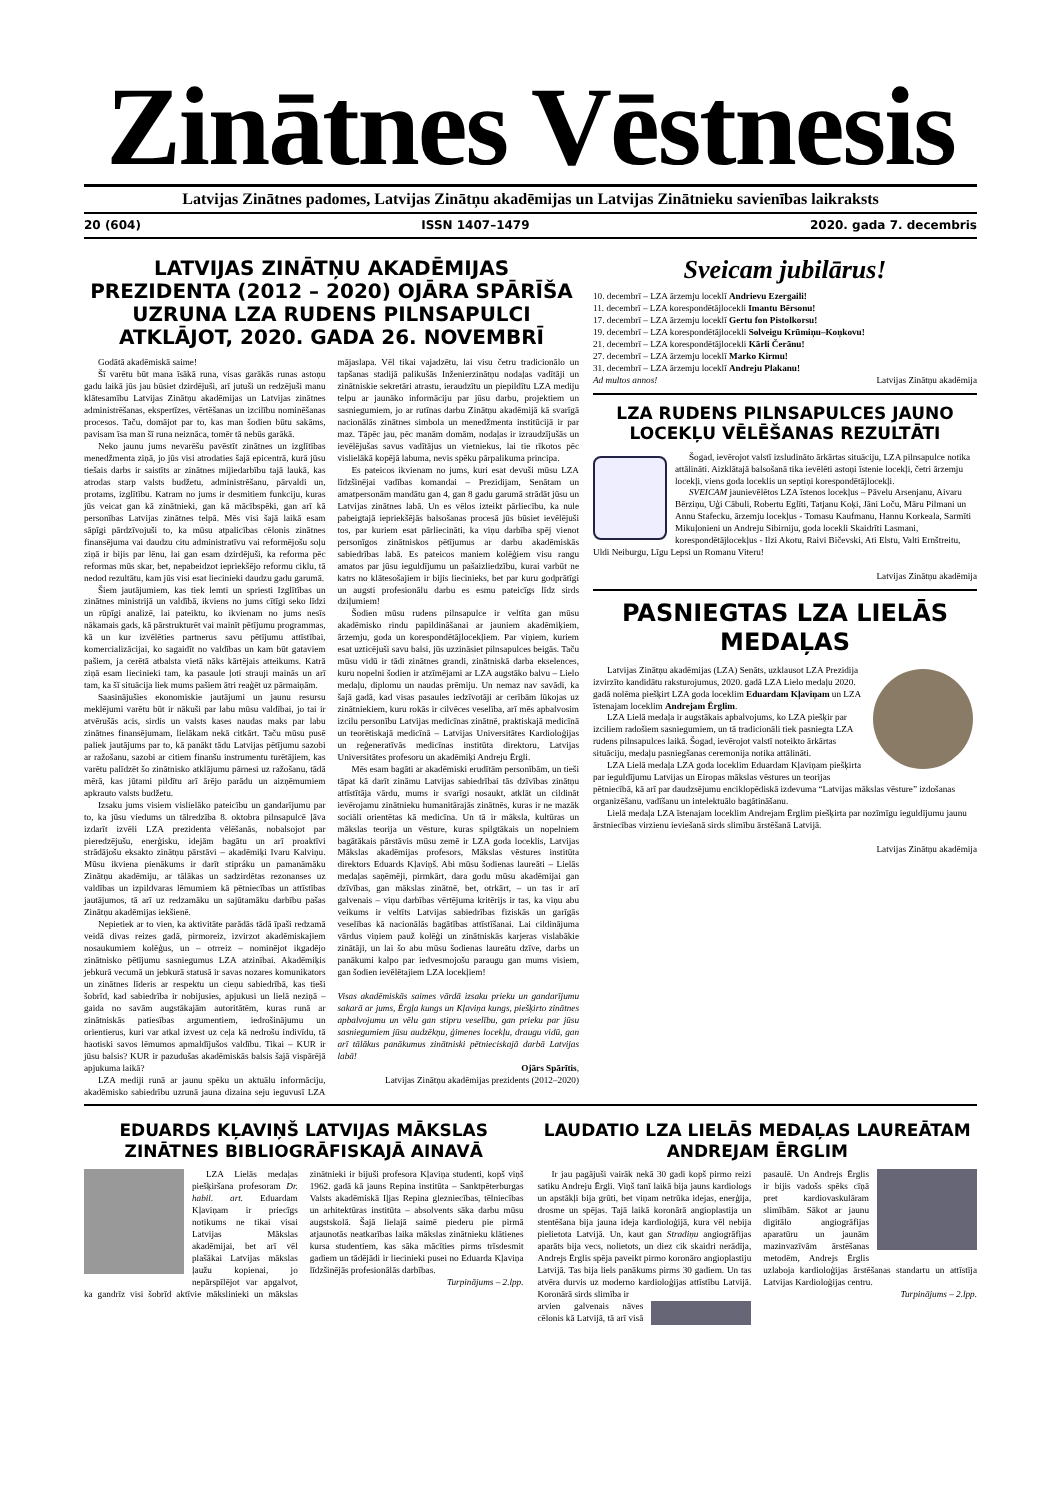Zinātnes Vēstnesis
Latvijas Zinātnes padomes, Latvijas Zinātņu akadēmijas un Latvijas Zinātnieku savienības laikraksts
20 (604) ISSN 1407–1479 2020. gada 7. decembris
LATVIJAS ZINĀTŅU AKADĒMIJAS PREZIDENTA (2012 – 2020) OJĀRA SPĀRĪŠA UZRUNA LZA RUDENS PILNSAPULCI ATKLĀJOT, 2020. GADA 26. NOVEMBRĪ
Godātā akadēmiskā saime!
Šī varētu būt mana īsākā runa, visas garākās runas astoņu gadu laikā jūs jau būsiet dzirdējuši, arī jutuši un redzējuši manu klātesamību Latvijas Zinātņu akadēmijas un Latvijas zinātnes administrēšanas, ekspertīzes, vērtēšanas un izcilību nominēšanas procesos. Taču, domājot par to, kas man šodien būtu sakāms, pavisam īsa man šī runa neiznāca, tomēr tā nebūs garākā.
Neko jaunu jums nevarēšu pavēstīt zinātnes un izglītības menedžmenta ziņā, jo jūs visi atrodaties šajā epicentrā, kurā jūsu tiešais darbs ir saistīts ar zinātnes mijiedarbību tajā laukā, kas atrodas starp valsts budžetu, administrēšanu, pārvaldi un, protams, izglītību. Katram no jums ir desmitiem funkciju, kuras jūs veicat gan kā zinātnieki, gan kā mācībspēki, gan arī kā personības Latvijas zinātnes telpā. Mēs visi šajā laikā esam sāpīgi pārdzīvojuši to, ka mūsu atpalicības cēlonis zinātnes finansējuma vai daudzu citu administratīvu vai reformējošu soļu ziņā ir bijis par lēnu, lai gan esam dzirdējuši, ka reforma pēc reformas mūs skar, bet, nepabeidzot iepriekšējo reformu ciklu, tā nedod rezultātu, kam jūs visi esat liecinieki daudzu gadu garumā.
Šiem jautājumiem, kas tiek lemti un spriesti Izglītības un zinātnes ministrijā un valdībā, ikviens no jums cītīgi seko līdzi un rūpīgi analizē, lai pateiktu, ko ikvienam no jums nesīs nākamais gads, kā pārstrukturēt vai mainīt pētījumu programmas, kā un kur izvēlēties partnerus savu pētījumu attīstībai, komercializācijai, ko sagaidīt no valdības un kam būt gataviem pašiem, ja cerētā atbalsta vietā nāks kārtējais atteikums. Katrā ziņā esam liecinieki tam, ka pasaule ļoti strauji mainās un arī tam, ka šī situācija liek mums pašiem ātri reaģēt uz pārmaiņām.
Saasinājušies ekonomiskie jautājumi un jaunu resursu meklējumi varētu būt ir nākuši par labu mūsu valdībai, jo tai ir atvērušās acis, sirdis un valsts kases naudas maks par labu zinātnes finansējumam, lielākam nekā citkārt. Taču mūsu pusē paliek jautājums par to, kā panākt tādu Latvijas pētījumu sazobi ar ražošanu, sazobi ar citiem finanšu instrumentu turētājiem, kas varētu palīdzēt šo zinātnisko atklājumu pārnesi uz ražošanu, tādā mērā, kas jūtami pildītu arī ārējo parādu un aizņēmumiem apkrauto valsts budžetu.
Izsaku jums visiem vislielāko pateicību un gandarījumu par to, ka jūsu viedums un tālredzība 8. oktobra pilnsapulcē ļāva izdarīt izvēli LZA prezidenta vēlēšanās, nobalsojot par pieredzējušu, enerģisku, idejām bagātu un arī proaktīvi strādājošu eksakto zinātņu pārstāvi – akadēmiķi Ivaru Kalviņu. Mūsu ikviena pienākums ir darīt stipráku un pamanāmāku Zinātņu akadēmiju, ar tālākas un sadzirdētas rezonanses uz valdības un izpildvaras lēmumiem kā pētniecības un attīstības jautājumos, tā arī uz redzamāku un sajūtamāku darbību pašas Zinātņu akadēmijas iekšienē.
Nepietiek ar to vien, ka aktivitāte parādās tādā īpaši redzamā veidā divas reizes gadā, pirmoreiz, izvirzot akadēmiskajiem nosaukumiem kolēģus, un – otrreiz – nominējot ikgadējo zinātnisko pētījumu sasniegumus LZA atzinībai. Akadēmiķis jebkurā vecumā un jebkurā statusā ir savas nozares komunikators un zinātnes līderis ar respektu un cieņu sabiedrībā, kas tieši šobrīd, kad sabiedrība ir nobijusies, apjukusi un lielā neziņā – gaida no savām augstākajām autoritātēm, kuras runā ar zinātniskās patiesības argumentiem, iedrošinājumu un orientierus, kuri var atkal izvest uz ceļa kā nedrošu indivīdu, tā haotiski savos lēmumos apmaldījušos valdību. Tikai – KUR ir jūsu balsis? KUR ir pazudušas akadēmiskās balsis šajā vispārējā apjukuma laikā?
LZA mediji runā ar jaunu spēku un aktuālu informāciju, akadēmisko sabiedrību uzrunā jauna dizaina seju ieguvusī LZA mājaslapa. Vēl tikai vajadzētu, lai visu četru tradicionālo un tapšanas stadijā palikušās Inženierzinātņu nodaļas vadītāji un zinātniskie sekretāri atrastu, ieraudzītu un piepildītu LZA mediju telpu ar jaunāko informāciju par jūsu darbu, projektiem un sasniegumiem, jo ar rutīnas darbu Zinātņu akadēmijā kā svarīgā nacionālās zinātnes simbola un menedžmenta institūcijā ir par maz. Tāpēc jau, pēc manām domām, nodaļas ir izraudzījušās un ievēlējušas savus vadītājus un vietniekus, lai tie rīkotos pēc vislielākā kopējā labuma, nevis spēku pārpalikuma principa.
Es pateicos ikvienam no jums, kuri esat devuši mūsu LZA līdzšinējai vadības komandai – Prezidijam, Senātam un amatpersonām mandātu gan 4, gan 8 gadu garumā strādāt jūsu un Latvijas zinātnes labā. Un es vēlos izteikt pārliecību, ka nule pabeigtajā iepriekšējās balsošanas procesā jūs būsiet ievēlējuši tos, par kuriem esat pārliecināti, ka viņu darbība spēj vienot personīgos zinātniskos pētījumus ar darbu akadēmiskās sabiedrības labā. Es pateicos maniem kolēģiem visu rangu amatos par jūsu ieguldījumu un pašaizliedzību, kurai varbūt ne katrs no klātesošajiem ir bijis liecinieks, bet par kuru godprātīgi un augsti profesionālu darbu es esmu pateicīgs līdz sirds dziļumiem!
Šodien mūsu rudens pilnsapulce ir veltīta gan mūsu akadēmisko rindu papildināšanai ar jauniem akadēmiķiem, ārzemju, goda un korespondētājlocekļiem. Par viņiem, kuriem esat uzticējuši savu balsi, jūs uzzināsiet pilnsapulces beigās. Taču mūsu vidū ir tādi zinātnes grandi, zinātniskā darba ekselences, kuru nopelni šodien ir atzīmējami ar LZA augstāko balvu – Lielo medaļu, diplomu un naudas prēmiju. Un nemaz nav savādi, ka šajā gadā, kad visas pasaules iedzīvotāji ar cerībām lūkojas uz zinātniekiem, kuru rokās ir cilvēces veselība, arī mēs apbalvosim izcilu personību Latvijas medicīnas zinātnē, praktiskajā medicīnā un teorētiskajā medicīnā – Latvijas Universitātes Kardioloģijas un reģeneratīvās medicīnas institūta direktoru, Latvijas Universitātes profesoru un akadēmiķi Andreju Ērgli.
Mēs esam bagāti ar akadēmiski erudītām personībām, un tieši tāpat kā darīt zināmu Latvijas sabiedrībai tās dzīvības zinātņu attīstītāja vārdu, mums ir svarīgi nosaukt, atklāt un cildināt ievērojamu zinātnieku humanitārajās zinātnēs, kuras ir ne mazāk sociāli orientētas kā medicīna. Un tā ir māksla, kultūras un mākslas teorija un vēsture, kuras spilgtākais un nopelniem bagātākais pārstāvis mūsu zemē ir LZA goda loceklis, Latvijas Mākslas akadēmijas profesors, Mākslas vēstures institūta direktors Eduards Kļaviņš. Abi mūsu šodienas laureāti – Lielās medaļas saņēmēji, pirmkārt, dara godu mūsu akadēmijai gan dzīvības, gan mākslas zinātnē, bet, otrkārt, – un tas ir arī galvenais – viņu darbības vērtējuma kritērijs ir tas, ka viņu abu veikums ir veltīts Latvijas sabiedrības fiziskās un garīgās veselības kā nacionālās bagātības attīstīšanai. Lai cildinājuma vārdus viņiem pauž kolēģi un zinātniskās karjeras vislabākie zinātāji, un lai šo abu mūsu šodienas laureātu dzīve, darbs un panākumi kalpo par iedvesmojošu paraugu gan mums visiem, gan šodien ievēlētajiem LZA locekļiem!
Visas akadēmiskās saimes vārdā izsaku prieku un gandarījumu sakarā ar jums, Ērgļa kungs un Kļaviņa kungs, piešķirto zinātnes apbalvojumu un vēlu gan stipru veselību, gan prieku par jūsu sasniegumiem jūsu audzēkņu, ģimenes locekļu, draugu vidū, gan arī tālākus panākumus zinātniski pētnieciskajā darbā Latvijas labā!
Ojārs Spārītis,
Latvijas Zinātņu akadēmijas prezidents (2012–2020)
Sveicam jubilārus!
10. decembrī – LZA ārzemju loceklī Andrievu Ezergaili!
11. decembrī – LZA korespondētājlocekli Imantu Bērsonu!
17. decembrī – LZA ārzemju loceklī Gertu fon Pistolkorsu!
19. decembrī – LZA korespondētājlocekli Solveigu Krūmiņu–Koņkovu!
21. decembrī – LZA korespondētājlocekli Kārli Čerānu!
27. decembrī – LZA ārzemju loceklī Marko Kirmu!
31. decembrī – LZA ārzemju loceklī Andreju Plakanu!
Ad multos annos! Latvijas Zinātņu akadēmija
LZA RUDENS PILNSAPULCES JAUNO LOCEKĻU VĒLĒŠANAS REZULTĀTI
Šogad, ievērojot valstī izsludināto ārkārtas situāciju, LZA pilnsapulce notika attālināti. Aizklātajā balsošanā tika ievēlēti astoņi īstenie locekļi, četri ārzemju locekļi, viens goda loceklis un septiņi korespondētājlocekļi.
SVEICAM jaunievēlētos LZA īstenos locekļus – Pāvelu Arsenjanu, Aivaru Bērziņu, Uģi Cābuli, Robertu Eglīti, Tatjanu Koķi, Jāni Loču, Māru Pilmani un Annu Stafecku, ārzemju locekļus - Tomasu Kaufmanu, Hannu Korkeala, Sarmīti Mikuļonieni un Andreju Sibirniju, goda locekli Skaidrīti Lasmani, korespondētājlocekļus - Ilzi Akotu, Raivi Bičevski, Ati Elstu, Valti Ernštreitu, Uldi Neiburgu, Līgu Lepsi un Romanu Viteru!
Latvijas Zinātņu akadēmija
PASNIEGTAS LZA LIELĀS MEDAĻAS
Latvijas Zinātņu akadēmijas (LZA) Senāts, uzklausot LZA Prezidija izvirzīto kandidātu raksturojumus, 2020. gadā LZA Lielo medaļu 2020. gadā nolēma piešķirt LZA goda loceklim Eduardam Kļaviņam un LZA īstenajam loceklim Andrejam Ērglim.
LZA Lielā medaļa ir augstākais apbalvojums, ko LZA piešķir par izciliem radošiem sasniegumiem, un tā tradicionāli tiek pasniegta LZA rudens pilnsapulces laikā. Šogad, ievērojot valstī noteikto ārkārtas situāciju, medaļu pasniegšanas ceremonija notika attālināti.
LZA Lielā medaļa LZA goda loceklim Eduardam Kļaviņam piešķirta par ieguldījumu Latvijas un Eiropas mākslas vēstures un teorijas pētniecībā, kā arī par daudzsējumu enciklopēdiskā izdevuma “Latvijas mākslas vēsture” izdošanas organizēšanu, vadīšanu un intelektuālo bagātināšanu.
Lielā medaļa LZA īstenajam loceklim Andrejam Ērglim piešķirta par nozīmīgu ieguldījumu jaunu ārstniecības virzienu ieviešanā sirds slimību ārstēšanā Latvijā.
Latvijas Zinātņu akadēmija
EDUARDS KĻAVIŅŠ LATVIJAS MĀKSLAS ZINĀTNES BIBLIOGRĀFISKAJĀ AINAVĀ
LZA Lielās medaļas piešķiršana profesoram Dr. habil. art. Eduardam Kļaviņam ir priecīgs notikums ne tikai visai Latvijas Mākslas akadēmijai, bet arī vēl plašākai Latvijas mākslas ļaužu kopienai, jo nepārspīlējot var apgalvot, ka gandrīz visi šobrīd aktīvie mākslinieki un mākslas zinātnieki ir bijuši profesora Kļaviņa studenti, kopš viņš 1962. gadā kā jauns Repina institūta – Sanktpēterburgas Valsts akadēmiskā Iļjas Repina glezniecības, tēlniecības un arhitektūras institūta – absolvents sāka darbu mūsu augstskolā. Šajā lielajā saimē piederu pie pirmā atjaunotās neatkarības laika mākslas zinātnieku klātienes kursa studentiem, kas sāka mācīties pirms trīsdesmit gadiem un tādējādi ir liecinieki pusei no Eduarda Kļaviņa līdzšinējās profesionālās darbības.
Turpinājums – 2.lpp.
LAUDATIO LZA LIELĀS MEDAĻAS LAUREĀTAM ANDREJAM ĒRGLIM
Ir jau pagājuši vairāk nekā 30 gadi kopš pirmo reizi satiku Andreju Ērgli. Viņš tanī laikā bija jauns kardiologs un apstākļi bija grūti, bet viņam netrūka idejas, enerģija, drosme un spējas. Tajā laikā koronārā angioplastija un stentēšana bija jauna ideja kardioloģijā, kura vēl nebija pielietota Latvijā. Un, kaut gan Stradiņu angiogrāfijas aparāts bija vecs, nolietots, un diez cik skaidri nerādīja, Andrejs Ērglis spēja paveikt pirmo koronāro angioplastiju Latvijā. Tas bija liels panākums pirms 30 gadiem. Un tas atvēra durvis uz moderno kardioloģijas attīstību Latvijā. Koronārā sirds slimība ir
arvien galvenais nāves cēlonis kā Latvijā, tā arī visā pasaulē. Un Andrejs Ērglis ir bijis vadošs spēks cīņā pret kardiovaskulāram slimībām. Sākot ar jaunu digitālo angiogrāfijas aparatūru un jaunām mazinvazīvām ārstēšanas metodēm, Andrejs Ērglis uzlaboja kardioloģijas ārstēšanas standartu un attīstīja Latvijas Kardioloģijas centru.
Turpinājums – 2.lpp.